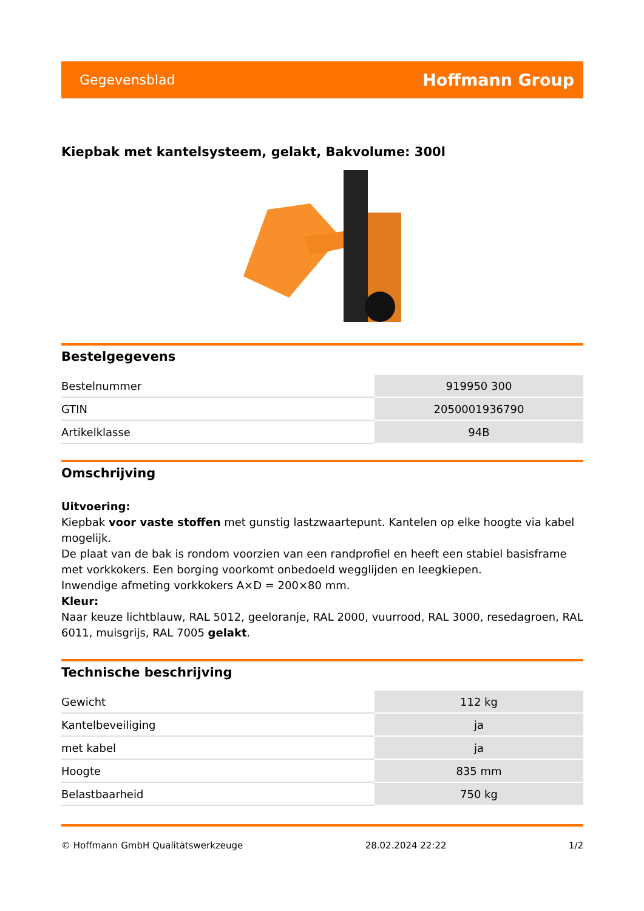Gegevensblad Hoffmann Group
Kiepbak met kantelsysteem, gelakt, Bakvolume: 300l
Bestelgegevens
| Bestelnummer | 919950 300 |
| GTIN | 2050001936790 |
| Artikelklasse | 94B |
Omschrijving
Uitvoering:
Kiepbak voor vaste stoffen met gunstig lastzwaartepunt. Kantelen op elke hoogte via kabel mogelijk.
De plaat van de bak is rondom voorzien van een randprofiel en heeft een stabiel basisframe met vorkkokers. Een borging voorkomt onbedoeld wegglijden en leegkiepen.
Inwendige afmeting vorkkokers A×D = 200×80 mm.
Kleur:
Naar keuze lichtblauw, RAL 5012, geeloranje, RAL 2000, vuurrood, RAL 3000, resedagroen, RAL 6011, muisgrijs, RAL 7005 gelakt.
Technische beschrijving
| Gewicht | 112 kg |
| Kantelbeveiliging | ja |
| met kabel | ja |
| Hoogte | 835 mm |
| Belastbaarheid | 750 kg |
© Hoffmann GmbH Qualitätswerkzeuge 28.02.2024 22:22 1/2